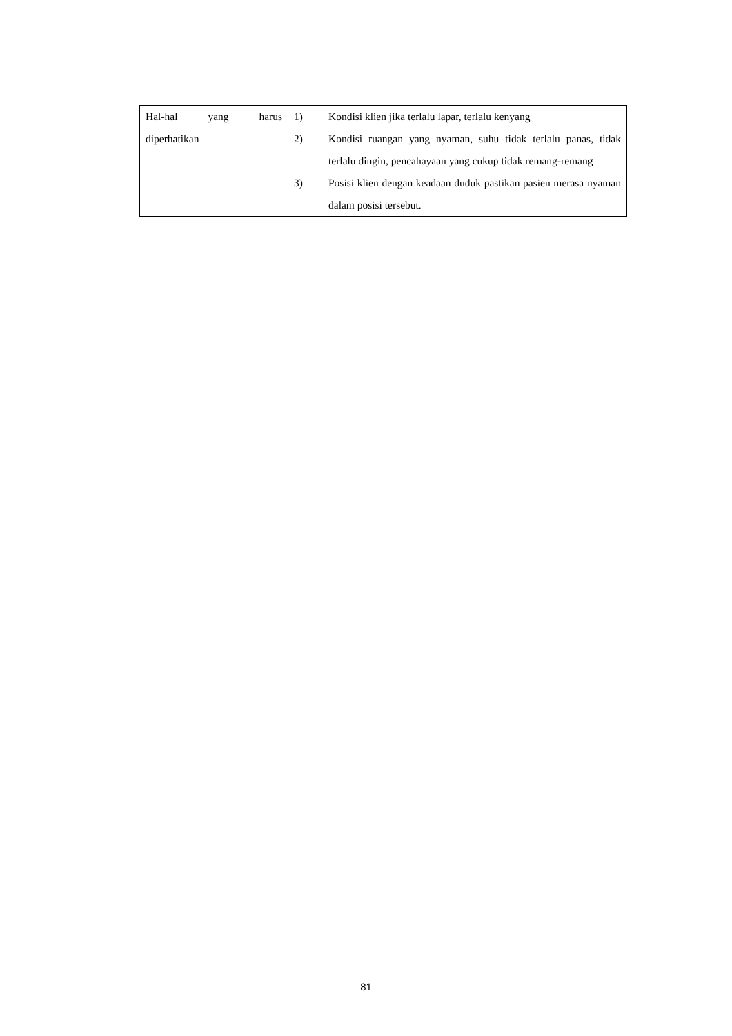| Hal-hal yang harus diperhatikan | 1) Kondisi klien jika terlalu lapar, terlalu kenyang 2) Kondisi ruangan yang nyaman, suhu tidak terlalu panas, tidak terlalu dingin, pencahayaan yang cukup tidak remang-remang 3) Posisi klien dengan keadaan duduk pastikan pasien merasa nyaman dalam posisi tersebut. |
81